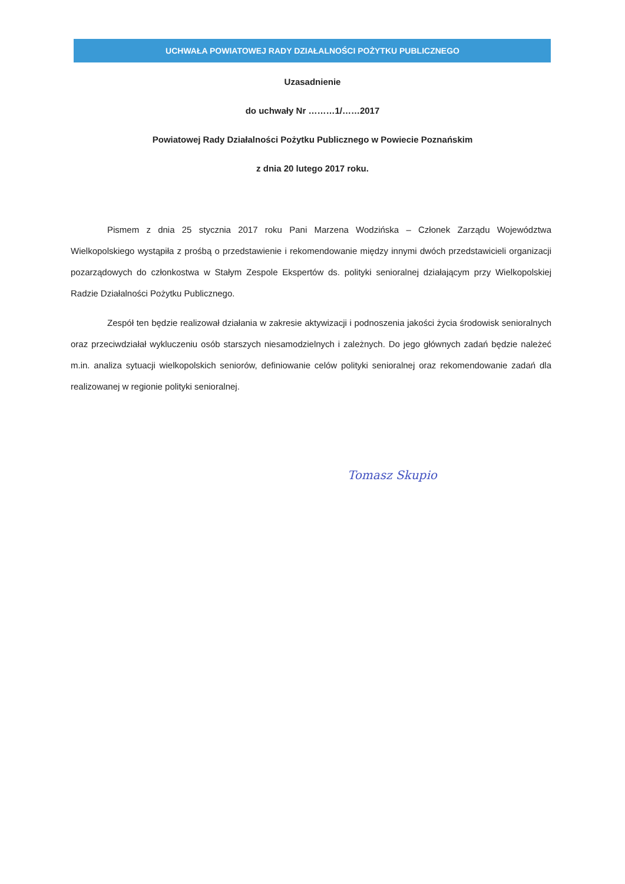UCHWAŁA POWIATOWEJ RADY DZIAŁALNOŚCI POŻYTKU PUBLICZNEGO
Uzasadnienie
do uchwały Nr ………1/……2017
Powiatowej Rady Działalności Pożytku Publicznego w Powiecie Poznańskim
z dnia 20 lutego 2017 roku.
Pismem z dnia 25 stycznia 2017 roku Pani Marzena Wodzińska – Członek Zarządu Województwa Wielkopolskiego wystąpiła z prośbą o przedstawienie i rekomendowanie między innymi dwóch przedstawicieli organizacji pozarządowych do członkostwa w Stałym Zespole Ekspertów ds. polityki senioralnej działającym przy Wielkopolskiej Radzie Działalności Pożytku Publicznego.
Zespół ten będzie realizował działania w zakresie aktywizacji i podnoszenia jakości życia środowisk senioralnych oraz przeciwdziałał wykluczeniu osób starszych niesamodzielnych i zależnych. Do jego głównych zadań będzie należeć m.in. analiza sytuacji wielkopolskich seniorów, definiowanie celów polityki senioralnej oraz rekomendowanie zadań dla realizowanej w regionie polityki senioralnej.
Tomasz Skupio